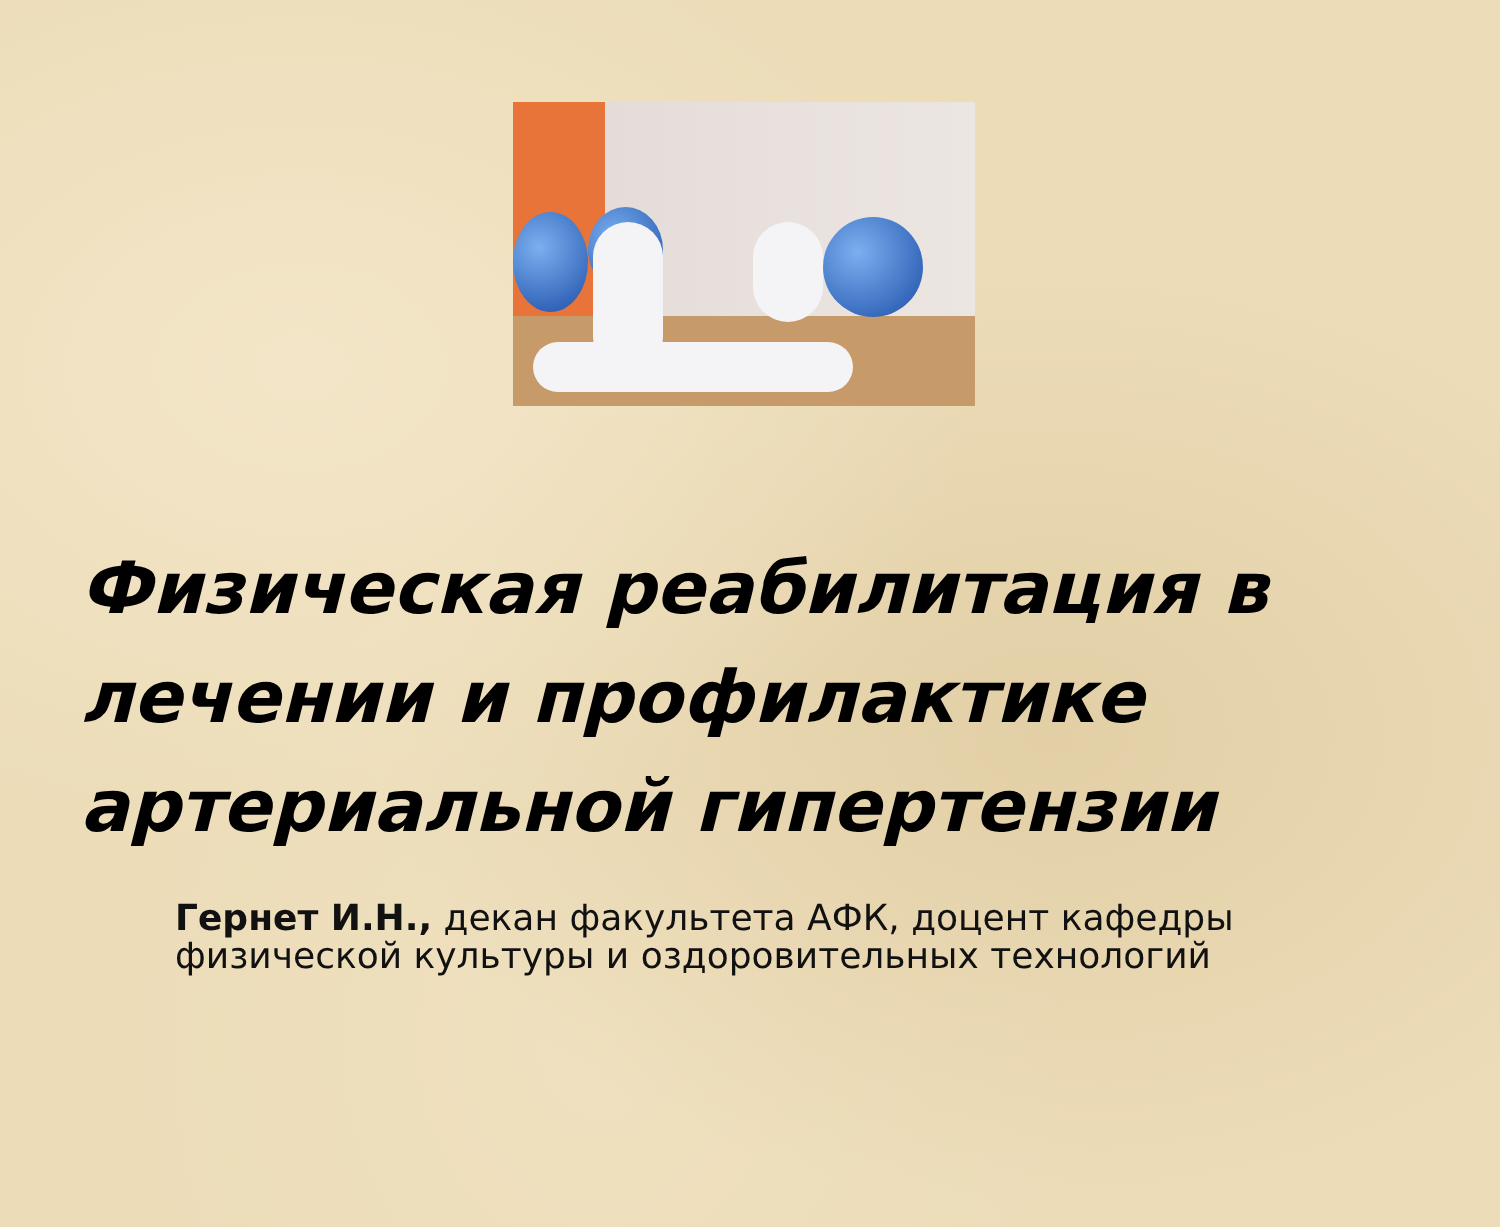Физическая реабилитация в лечении и профилактике артериальной гипертензии
Гернет И.Н., декан факультета АФК, доцент кафедры
физической культуры и оздоровительных технологий